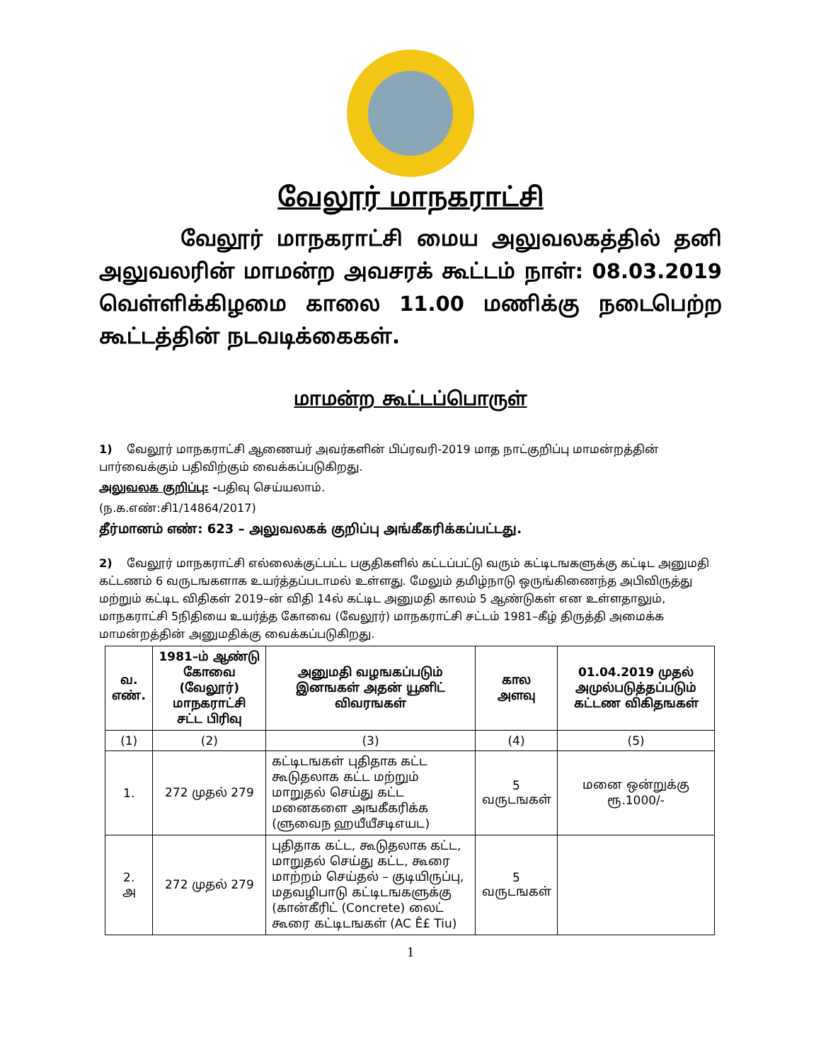வேலூர் மாநகராட்சி
வேலூர் மாநகராட்சி மைய அலுவலகத்தில் தனி
அலுவலரின் மாமன்ற அவசரக் கூட்டம் நாள்: 08.03.2019
வெள்ளிக்கிழமை காலை 11.00 மணிக்கு நடைபெற்ற
கூட்டத்தின் நடவடிக்கைகள்.
மாமன்ற கூட்டப்பொருள்
1) வேலூர் மாநகராட்சி ஆணையர் அவர்களின் பிப்ரவரி-2019 மாத நாட்குறிப்பு மாமன்றத்தின் பார்வைக்கும் பதிவிற்கும் வைக்கப்படுகிறது.
அலுவலக குறிப்பு: -பதிவு செய்யலாம்.
(ந.க.எண்:சி1/14864/2017)
தீர்மானம் எண்: 623 – அலுவலகக் குறிப்பு அங்கீகரிக்கப்பட்டது.
2) வேலூர் மாநகராட்சி எல்லைக்குட்பட்ட பகுதிகளில் கட்டப்பட்டு வரும் கட்டிடஙகளுக்கு கட்டிட அனுமதி கட்டணம் 6 வருடஙகளாக உயர்த்தப்படாமல் உள்ளது. மேலும் தமிழ்நாடு ஒருங்கிணைந்த அபிவிருத்து மற்றும் கட்டிட விதிகள் 2019–ன் விதி 14ல் கட்டிட அனுமதி காலம் 5 ஆண்டுகள் என உள்ளதாலும், மாநகராட்சி 5நிதியை உயர்த்த கோவை (வேலூர்) மாநகராட்சி சட்டம் 1981–கீழ் திருத்தி அமைக்க மாமன்றத்தின் அனுமதிக்கு வைக்கப்படுகிறது.
| வ. எண். | 1981–ம் ஆண்டு கோவை (வேலூர்) மாநகராட்சி சட்ட பிரிவு | அனுமதி வழஙகப்படும் இனஙகள் அதன் யூனிட் விவரஙகள் | கால அளவு | 01.04.2019 முதல் அமுல்படுத்தப்படும் கட்டண விகிதஙகள் |
| --- | --- | --- | --- | --- |
| (1) | (2) | (3) | (4) | (5) |
| 1. | 272 முதல் 279 | கட்டிடஙகள் புதிதாக கட்ட கூடுதலாக கட்ட மற்றும் மாறுதல் செய்து கட்ட மனைகளை அஙகீகரிக்க (ளுவைந ஹயீயீசடிஎயட) | 5 வருடஙகள் | மனை ஒன்றுக்கு ரூ.1000/- |
| 2. அ | 272 முதல் 279 | புதிதாக கட்ட, கூடுதலாக கட்ட, மாறுதல் செய்து கட்ட, கூரை மாற்றம் செய்தல் – குடியிருப்பு, மதவழிபாடு கட்டிடஙகளுக்கு (கான்கீரிட் (Concrete) லைட் கூரை கட்டிடஙகள் (AC Ê£ Tiu) | 5 வருடஙகள் | |
1